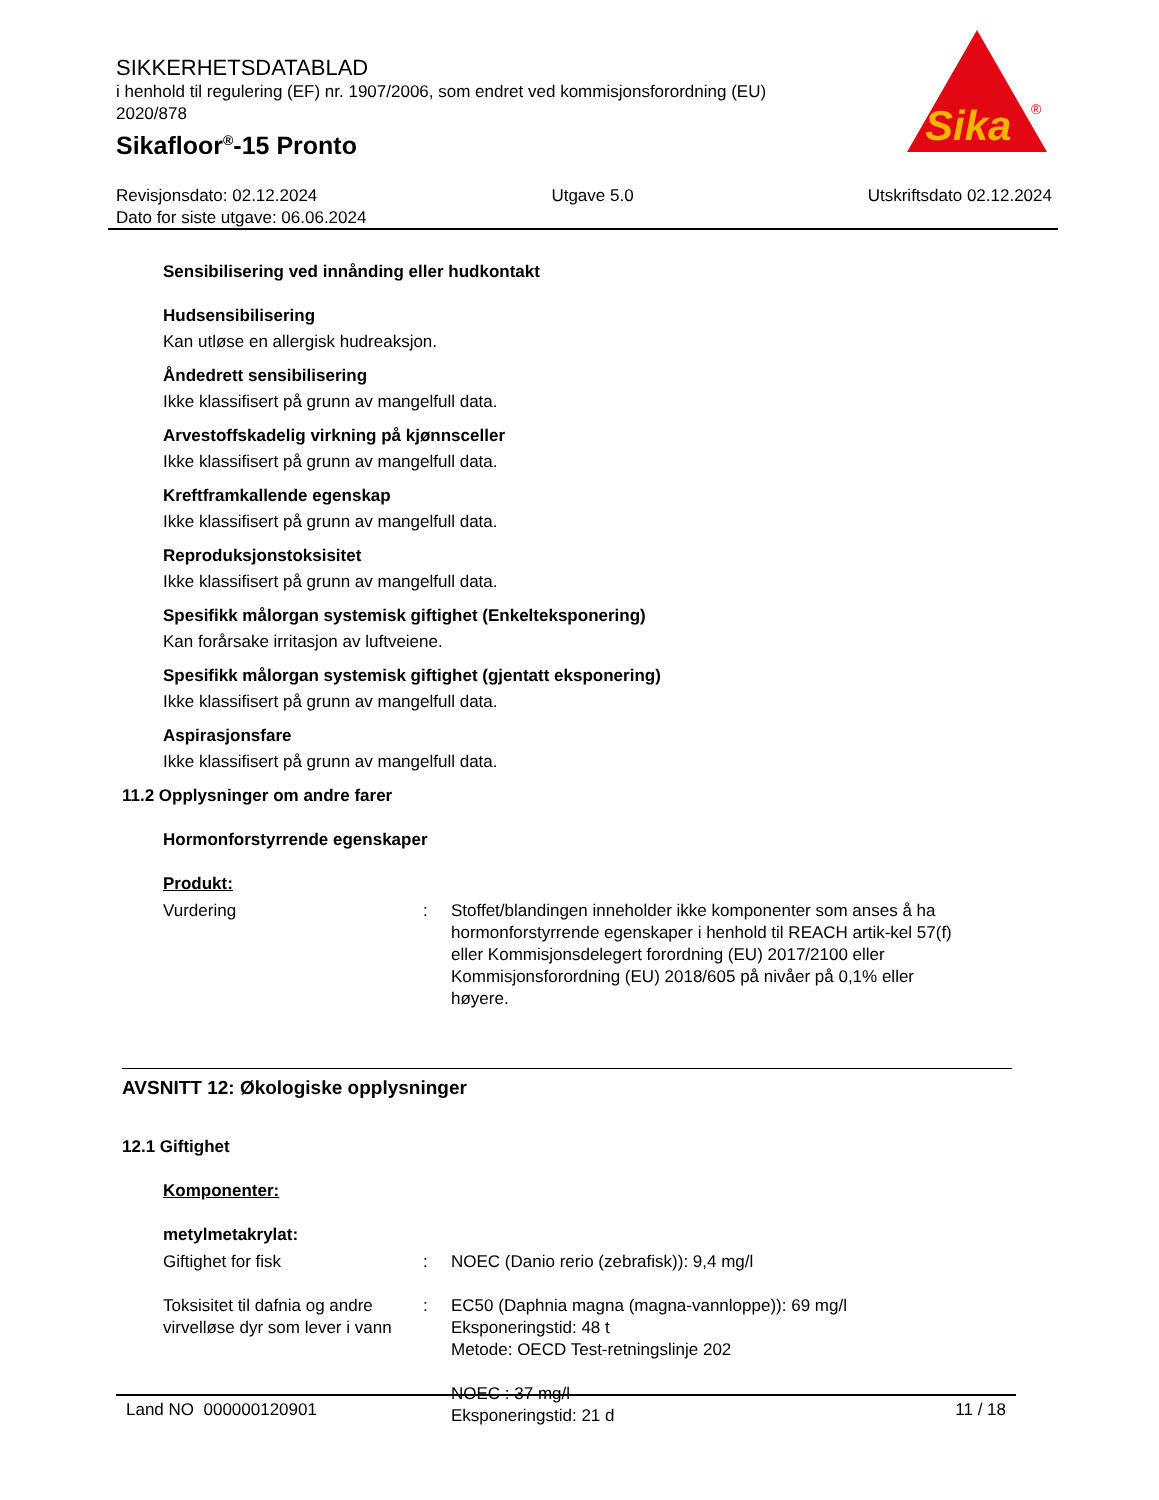SIKKERHETSDATABLAD
i henhold til regulering (EF) nr. 1907/2006, som endret ved kommisjonsforordning (EU) 2020/878
Sikafloor<sup>®</sup>-15 Pronto
Sika
®
Revisjonsdato: 02.12.2024 Utgave 5.0 Utskriftsdato 02.12.2024
Dato for siste utgave: 06.06.2024
Sensibilisering ved innånding eller hudkontakt
Hudsensibilisering
Kan utløse en allergisk hudreaksjon.
Åndedrett sensibilisering
Ikke klassifisert på grunn av mangelfull data.
Arvestoffskadelig virkning på kjønnsceller
Ikke klassifisert på grunn av mangelfull data.
Kreftframkallende egenskap
Ikke klassifisert på grunn av mangelfull data.
Reproduksjonstoksisitet
Ikke klassifisert på grunn av mangelfull data.
Spesifikk målorgan systemisk giftighet (Enkelteksponering)
Kan forårsake irritasjon av luftveiene.
Spesifikk målorgan systemisk giftighet (gjentatt eksponering)
Ikke klassifisert på grunn av mangelfull data.
Aspirasjonsfare
Ikke klassifisert på grunn av mangelfull data.
11.2 Opplysninger om andre farer
Hormonforstyrrende egenskaper
Produkt:
| Vurdering | : | Stoffet/blandingen inneholder ikke komponenter som anses å ha hormonforstyrrende egenskaper i henhold til REACH artik-kel 57(f) eller Kommisjonsdelegert forordning (EU) 2017/2100 eller Kommisjonsforordning (EU) 2018/605 på nivåer på 0,1% eller høyere. |
AVSNITT 12: Økologiske opplysninger
12.1 Giftighet
Komponenter:
metylmetakrylat:
| Giftighet for fisk | : | NOEC (Danio rerio (zebrafisk)): 9,4 mg/l |
| Toksisitet til dafnia og andre virvelløse dyr som lever i vann | : | EC50 (Daphnia magna (magna-vannloppe)): 69 mg/l Eksponeringstid: 48 t Metode: OECD Test-retningslinje 202 NOEC : 37 mg/l Eksponeringstid: 21 d |
Land NO 000000120901 11 / 18